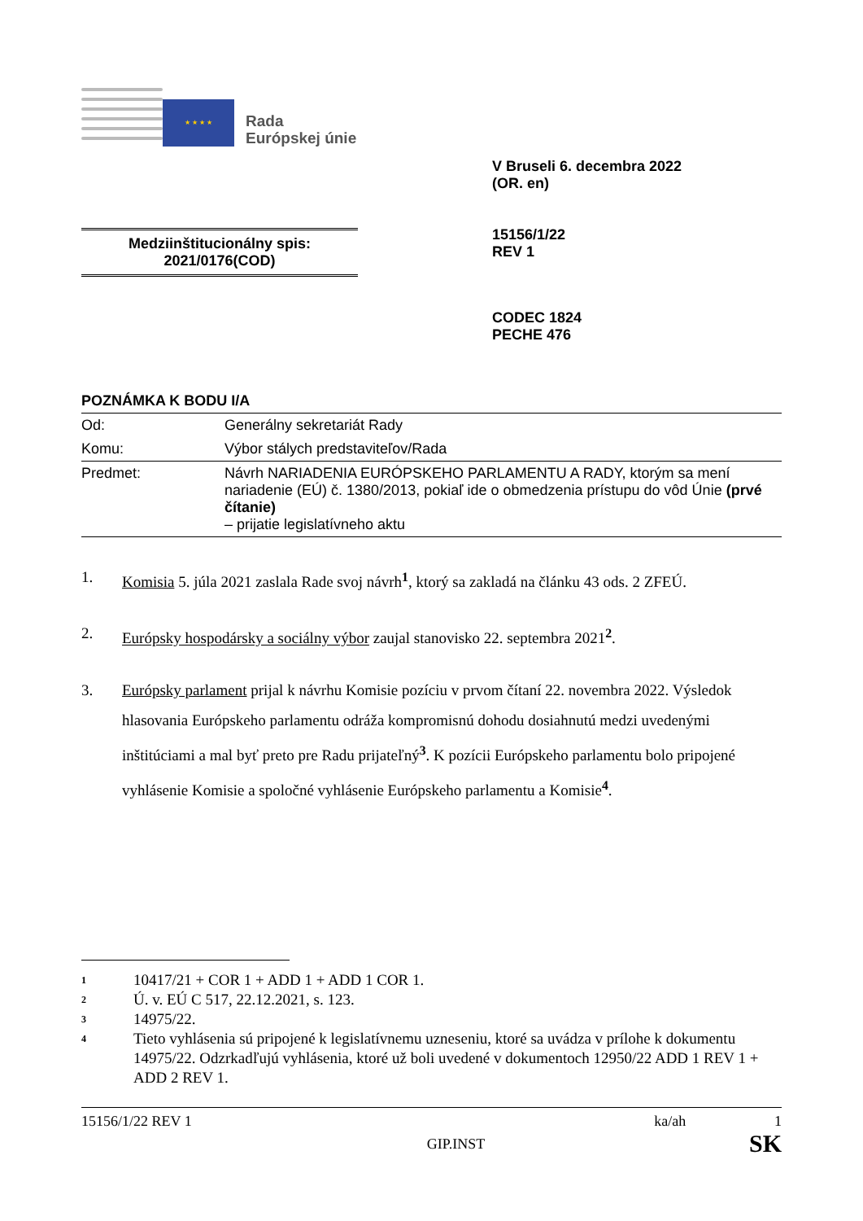★ ★ ★ ★
Rada
Európskej únie
V Bruseli 6. decembra 2022
(OR. en)
15156/1/22
REV 1
Medziinštitucionálny spis:
2021/0176(COD)
CODEC 1824
PECHE 476
POZNÁMKA K BODU I/A
| Od: | Generálny sekretariát Rady |
| Komu: | Výbor stálych predstaviteľov/Rada |
| Predmet: | Návrh NARIADENIA EURÓPSKEHO PARLAMENTU A RADY, ktorým sa mení nariadenie (EÚ) č. 1380/2013, pokiaľ ide o obmedzenia prístupu do vôd Únie (prvé čítanie) – prijatie legislatívneho aktu |
1. Komisia 5. júla 2021 zaslala Rade svoj návrh<sup>1</sup>, ktorý sa zakladá na článku 43 ods. 2 ZFEÚ.
2. Európsky hospodársky a sociálny výbor zaujal stanovisko 22. septembra 2021<sup>2</sup>.
3. Európsky parlament prijal k návrhu Komisie pozíciu v prvom čítaní 22. novembra 2022. Výsledok hlasovania Európskeho parlamentu odráža kompromisnú dohodu dosiahnutú medzi uvedenými inštitúciami a mal byť preto pre Radu prijateľný<sup>3</sup>. K pozícii Európskeho parlamentu bolo pripojené vyhlásenie Komisie a spoločné vyhlásenie Európskeho parlamentu a Komisie<sup>4</sup>.
1 10417/21 + COR 1 + ADD 1 + ADD 1 COR 1.
2 Ú. v. EÚ C 517, 22.12.2021, s. 123.
3 14975/22.
4 Tieto vyhlásenia sú pripojené k legislatívnemu uzneseniu, ktoré sa uvádza v prílohe k dokumentu 14975/22. Odzrkadľujú vyhlásenia, ktoré už boli uvedené v dokumentoch 12950/22 ADD 1 REV 1 + ADD 2 REV 1.
15156/1/22 REV 1 ka/ah 1
GIP.INST SK